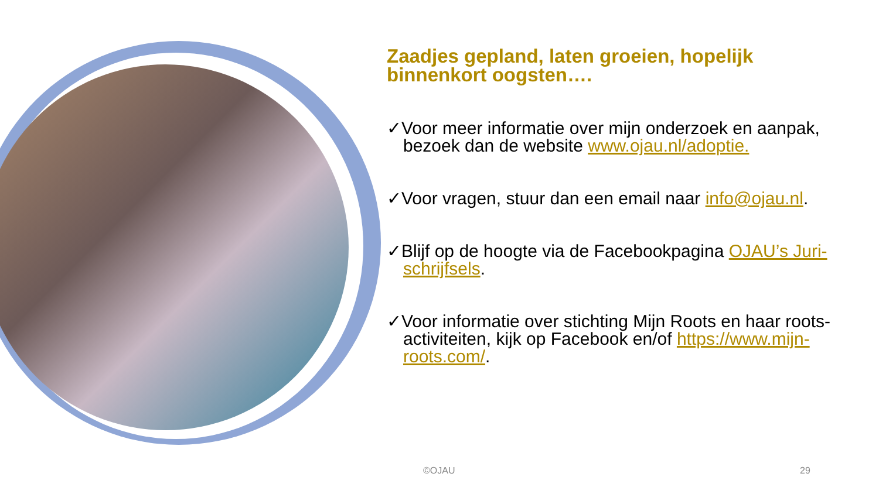Zaadjes gepland, laten groeien, hopelijk binnenkort oogsten….
✓Voor meer informatie over mijn onderzoek en aanpak, bezoek dan de website www.ojau.nl/adoptie.
✓Voor vragen, stuur dan een email naar info@ojau.nl.
✓Blijf op de hoogte via de Facebookpagina OJAU’s Juri-schrijfsels.
✓Voor informatie over stichting Mijn Roots en haar roots- activiteiten, kijk op Facebook en/of https://www.mijn-roots.com/.
©OJAU 29